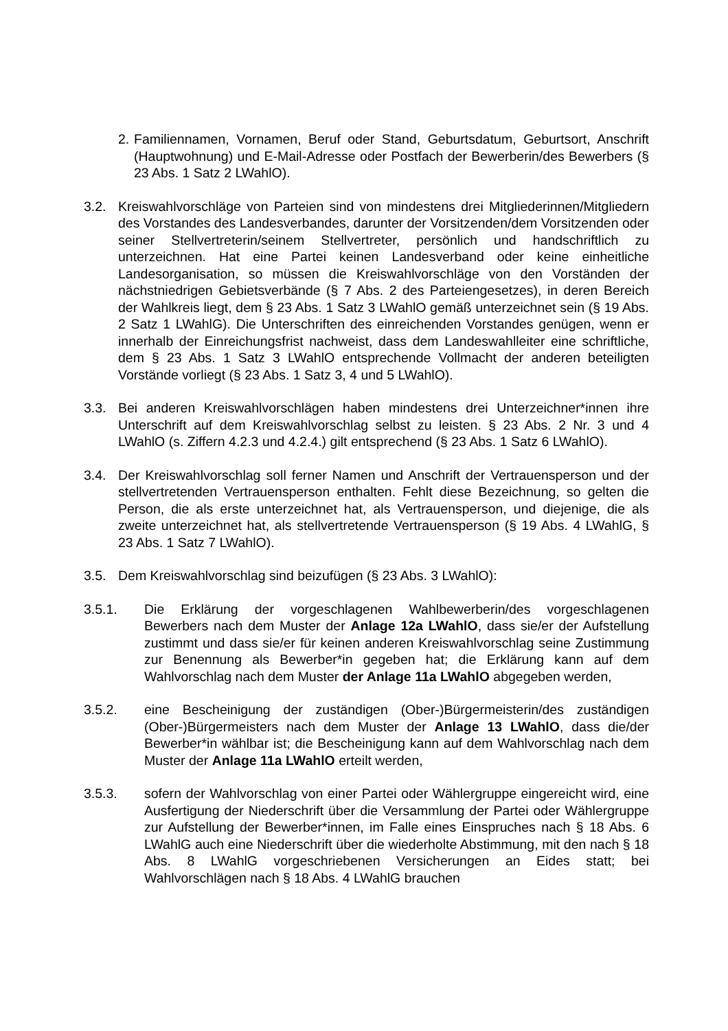2.
Familiennamen, Vornamen, Beruf oder Stand, Geburtsdatum, Geburtsort, Anschrift (Hauptwohnung) und E-Mail-Adresse oder Postfach der Bewerberin/des Bewerbers (§ 23 Abs. 1 Satz 2 LWahlO).
3.2. Kreiswahlvorschläge von Parteien sind von mindestens drei Mitgliederinnen/Mitgliedern des Vorstandes des Landesverbandes, darunter der Vorsitzenden/dem Vorsitzenden oder seiner Stellvertreterin/seinem Stellvertreter, persönlich und handschriftlich zu unterzeichnen. Hat eine Partei keinen Landesverband oder keine einheitliche Landesorganisation, so müssen die Kreiswahlvorschläge von den Vorständen der nächstniedrigen Gebietsverbände (§ 7 Abs. 2 des Parteiengesetzes), in deren Bereich der Wahlkreis liegt, dem § 23 Abs. 1 Satz 3 LWahlO gemäß unterzeichnet sein (§ 19 Abs. 2 Satz 1 LWahlG). Die Unterschriften des einreichenden Vorstandes genügen, wenn er innerhalb der Einreichungsfrist nachweist, dass dem Landeswahlleiter eine schriftliche, dem § 23 Abs. 1 Satz 3 LWahlO entsprechende Vollmacht der anderen beteiligten Vorstände vorliegt (§ 23 Abs. 1 Satz 3, 4 und 5 LWahlO).
3.3. Bei anderen Kreiswahlvorschlägen haben mindestens drei Unterzeichner*innen ihre Unterschrift auf dem Kreiswahlvorschlag selbst zu leisten. § 23 Abs. 2 Nr. 3 und 4 LWahlO (s. Ziffern 4.2.3 und 4.2.4.) gilt entsprechend (§ 23 Abs. 1 Satz 6 LWahlO).
3.4. Der Kreiswahlvorschlag soll ferner Namen und Anschrift der Vertrauensperson und der stellvertretenden Vertrauensperson enthalten. Fehlt diese Bezeichnung, so gelten die Person, die als erste unterzeichnet hat, als Vertrauensperson, und diejenige, die als zweite unterzeichnet hat, als stellvertretende Vertrauensperson (§ 19 Abs. 4 LWahlG, § 23 Abs. 1 Satz 7 LWahlO).
3.5. Dem Kreiswahlvorschlag sind beizufügen (§ 23 Abs. 3 LWahlO):
3.5.1. Die Erklärung der vorgeschlagenen Wahlbewerberin/des vorgeschlagenen Bewerbers nach dem Muster der Anlage 12a LWahlO, dass sie/er der Aufstellung zustimmt und dass sie/er für keinen anderen Kreiswahlvorschlag seine Zustimmung zur Benennung als Bewerber*in gegeben hat; die Erklärung kann auf dem Wahlvorschlag nach dem Muster der Anlage 11a LWahlO abgegeben werden,
3.5.2. eine Bescheinigung der zuständigen (Ober-)Bürgermeisterin/des zuständigen (Ober-)Bürgermeisters nach dem Muster der Anlage 13 LWahlO, dass die/der Bewerber*in wählbar ist; die Bescheinigung kann auf dem Wahlvorschlag nach dem Muster der Anlage 11a LWahlO erteilt werden,
3.5.3. sofern der Wahlvorschlag von einer Partei oder Wählergruppe eingereicht wird, eine Ausfertigung der Niederschrift über die Versammlung der Partei oder Wählergruppe zur Aufstellung der Bewerber*innen, im Falle eines Einspruches nach § 18 Abs. 6 LWahlG auch eine Niederschrift über die wiederholte Abstimmung, mit den nach § 18 Abs. 8 LWahlG vorgeschriebenen Versicherungen an Eides statt; bei Wahlvorschlägen nach § 18 Abs. 4 LWahlG brauchen